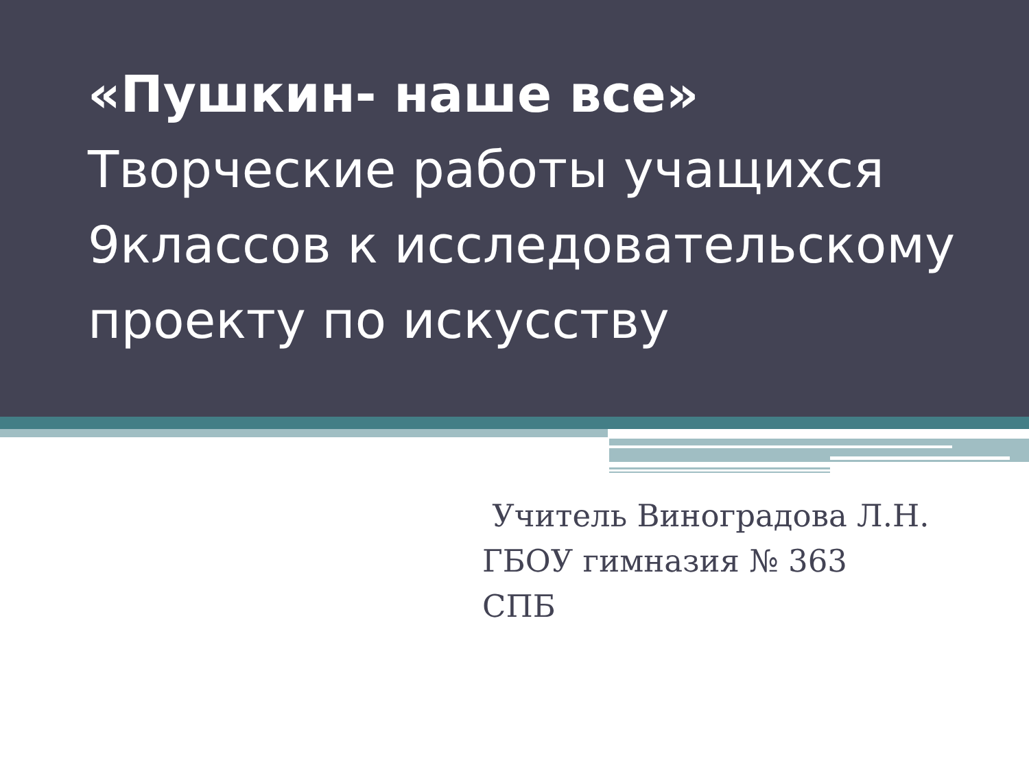«Пушкин- наше все»
Творческие работы учащихся 9классов к исследовательскому проекту по искусству
Учитель Виноградова Л.Н.
ГБОУ гимназия № 363
СПБ